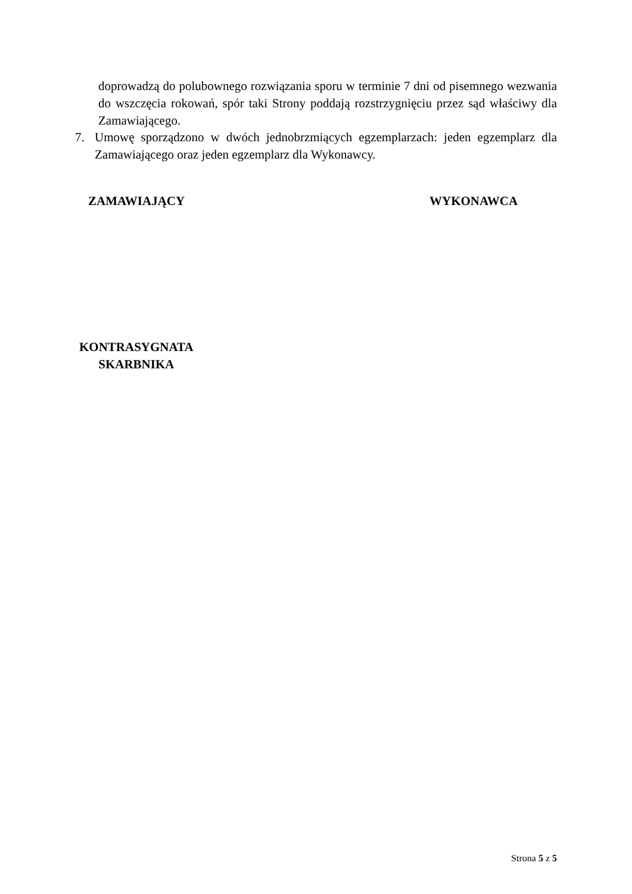doprowadzą do polubownego rozwiązania sporu w terminie 7 dni od pisemnego wezwania do wszczęcia rokowań, spór taki Strony poddają rozstrzygnięciu przez sąd właściwy dla Zamawiającego.
7. Umowę sporządzono w dwóch jednobrzmiących egzemplarzach: jeden egzemplarz dla Zamawiającego oraz jeden egzemplarz dla Wykonawcy.
ZAMAWIAJĄCY WYKONAWCA
KONTRASYGNATA
SKARBNIKA
Strona 5 z 5